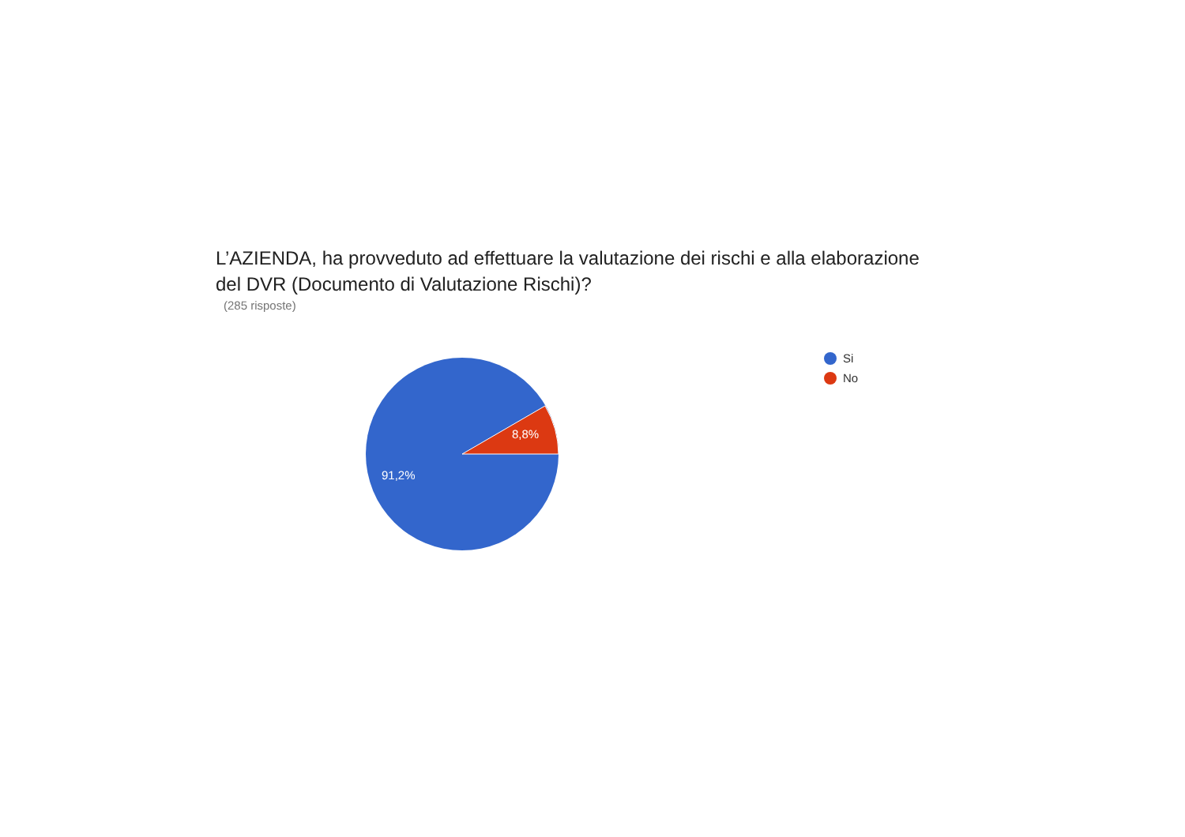L’AZIENDA, ha provveduto ad effettuare la valutazione dei rischi e alla elaborazione del DVR (Documento di Valutazione Rischi)?
(285 risposte)
8,8%
91,2%
Si
No